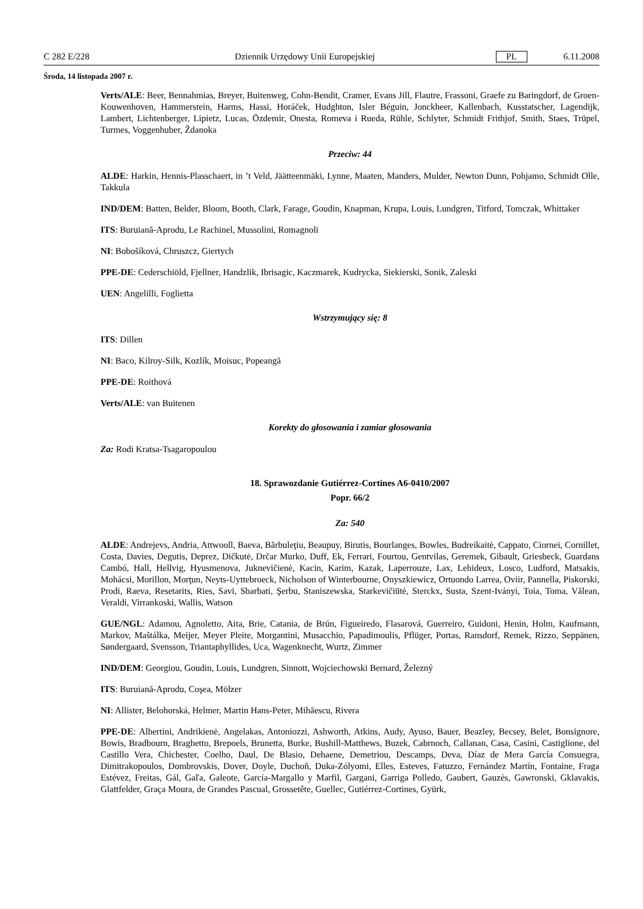C 282 E/228 Dziennik Urzędowy Unii Europejskiej PL 6.11.2008
Środa, 14 listopada 2007 r.
Verts/ALE: Beer, Bennahmias, Breyer, Buitenweg, Cohn-Bendit, Cramer, Evans Jill, Flautre, Frassoni, Graefe zu Baringdorf, de Groen-Kouwenhoven, Hammerstein, Harms, Hassi, Horáček, Hudghton, Isler Béguin, Jonckheer, Kallenbach, Kusstatscher, Lagendijk, Lambert, Lichtenberger, Lipietz, Lucas, Özdemir, Onesta, Romeva i Rueda, Rühle, Schlyter, Schmidt Frithjof, Smith, Staes, Trüpel, Turmes, Voggenhuber, Ždanoka
Przeciw: 44
ALDE: Harkin, Hennis-Plasschaert, in ’t Veld, Jäätteenmäki, Lynne, Maaten, Manders, Mulder, Newton Dunn, Pohjamo, Schmidt Olle, Takkula
IND/DEM: Batten, Belder, Bloom, Booth, Clark, Farage, Goudin, Knapman, Krupa, Louis, Lundgren, Titford, Tomczak, Whittaker
ITS: Buruiană-Aprodu, Le Rachinel, Mussolini, Romagnoli
NI: Bobošíková, Chruszcz, Giertych
PPE-DE: Cederschiöld, Fjellner, Handzlik, Ibrisagic, Kaczmarek, Kudrycka, Siekierski, Sonik, Zaleski
UEN: Angelilli, Foglietta
Wstrzymujący się: 8
ITS: Dillen
NI: Baco, Kilroy-Silk, Kozlík, Moisuc, Popeangă
PPE-DE: Roithová
Verts/ALE: van Buitenen
Korekty do głosowania i zamiar głosowania
Za: Rodi Kratsa-Tsagaropoulou
18. Sprawozdanie Gutiérrez-Cortines A6-0410/2007
Popr. 66/2
Za: 540
ALDE: Andrejevs, Andria, Attwooll, Baeva, Bărbuleţiu, Beaupuy, Birutis, Bourlanges, Bowles, Budreikaitė, Cappato, Ciornei, Cornillet, Costa, Davies, Degutis, Deprez, Dičkutė, Drčar Murko, Duff, Ek, Ferrari, Fourtou, Gentvilas, Geremek, Gibault, Griesbeck, Guardans Cambó, Hall, Hellvig, Hyusmenova, Juknevičienė, Kacin, Karim, Kazak, Laperrouze, Lax, Lehideux, Losco, Ludford, Matsakis, Mohácsi, Morillon, Morţun, Neyts-Uyttebroeck, Nicholson of Winterbourne, Onyszkiewicz, Ortuondo Larrea, Oviir, Pannella, Piskorski, Prodi, Raeva, Resetarits, Ries, Savi, Sbarbati, Şerbu, Staniszewska, Starkevičiūtė, Sterckx, Susta, Szent-Iványi, Toia, Toma, Vălean, Veraldi, Virrankoski, Wallis, Watson
GUE/NGL: Adamou, Agnoletto, Aita, Brie, Catania, de Brún, Figueiredo, Flasarová, Guerreiro, Guidoni, Henin, Holm, Kaufmann, Markov, Maštálka, Meijer, Meyer Pleite, Morgantini, Musacchio, Papadimoulis, Pflüger, Portas, Ransdorf, Remek, Rizzo, Seppänen, Søndergaard, Svensson, Triantaphyllides, Uca, Wagenknecht, Wurtz, Zimmer
IND/DEM: Georgiou, Goudin, Louis, Lundgren, Sinnott, Wojciechowski Bernard, Železný
ITS: Buruiană-Aprodu, Coşea, Mölzer
NI: Allister, Belohorská, Helmer, Martin Hans-Peter, Mihăescu, Rivera
PPE-DE: Albertini, Andrikienė, Angelakas, Antoniozzi, Ashworth, Atkins, Audy, Ayuso, Bauer, Beazley, Becsey, Belet, Bonsignore, Bowis, Bradbourn, Braghetto, Brepoels, Brunetta, Burke, Bushill-Matthews, Buzek, Cabrnoch, Callanan, Casa, Casini, Castiglione, del Castillo Vera, Chichester, Coelho, Daul, De Blasio, Dehaene, Demetriou, Descamps, Deva, Díaz de Mera García Consuegra, Dimitrakopoulos, Dombrovskis, Dover, Doyle, Duchoň, Duka-Zólyomi, Elles, Esteves, Fatuzzo, Fernández Martín, Fontaine, Fraga Estévez, Freitas, Gál, Gaľa, Galeote, García-Margallo y Marfil, Gargani, Garriga Polledo, Gaubert, Gauzès, Gawronski, Gklavakis, Glattfelder, Graça Moura, de Grandes Pascual, Grossetête, Guellec, Gutiérrez-Cortines, Gyürk,